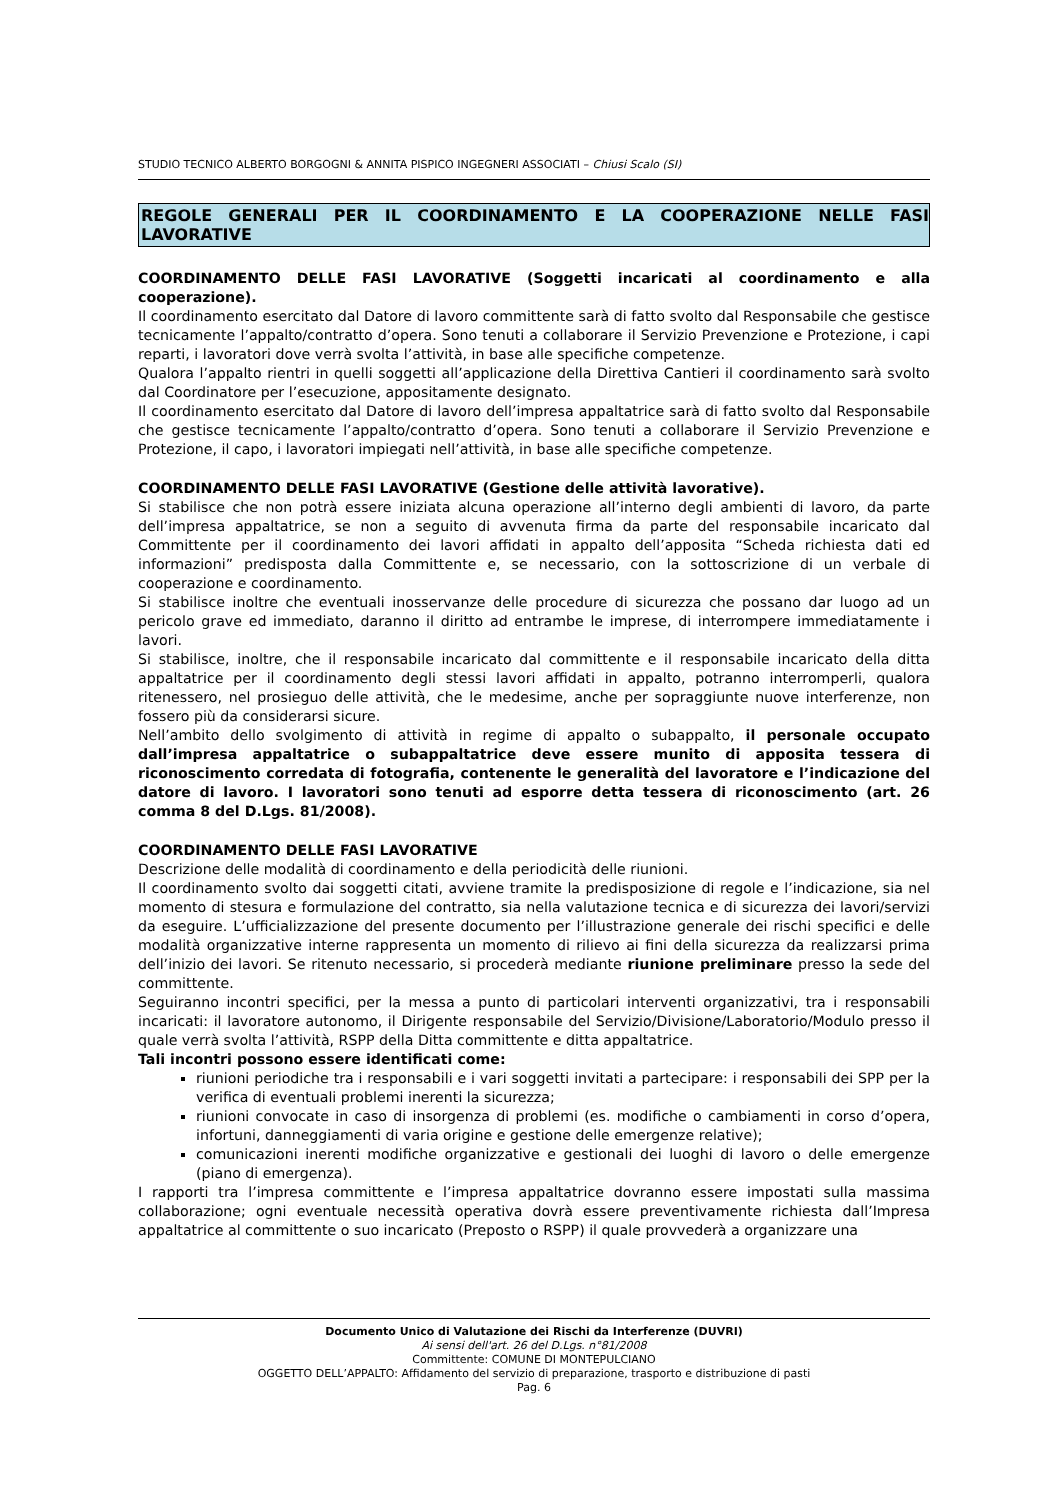STUDIO TECNICO ALBERTO BORGOGNI & ANNITA PISPICO INGEGNERI ASSOCIATI – Chiusi Scalo (SI)
REGOLE GENERALI PER IL COORDINAMENTO E LA COOPERAZIONE NELLE FASI LAVORATIVE
COORDINAMENTO DELLE FASI LAVORATIVE (Soggetti incaricati al coordinamento e alla cooperazione).
Il coordinamento esercitato dal Datore di lavoro committente sarà di fatto svolto dal Responsabile che gestisce tecnicamente l’appalto/contratto d’opera. Sono tenuti a collaborare il Servizio Prevenzione e Protezione, i capi reparti, i lavoratori dove verrà svolta l’attività, in base alle specifiche competenze.
Qualora l’appalto rientri in quelli soggetti all’applicazione della Direttiva Cantieri il coordinamento sarà svolto dal Coordinatore per l’esecuzione, appositamente designato.
Il coordinamento esercitato dal Datore di lavoro dell’impresa appaltatrice sarà di fatto svolto dal Responsabile che gestisce tecnicamente l’appalto/contratto d’opera. Sono tenuti a collaborare il Servizio Prevenzione e Protezione, il capo, i lavoratori impiegati nell’attività, in base alle specifiche competenze.
COORDINAMENTO DELLE FASI LAVORATIVE (Gestione delle attività lavorative).
Si stabilisce che non potrà essere iniziata alcuna operazione all’interno degli ambienti di lavoro, da parte dell’impresa appaltatrice, se non a seguito di avvenuta firma da parte del responsabile incaricato dal Committente per il coordinamento dei lavori affidati in appalto dell’apposita “Scheda richiesta dati ed informazioni” predisposta dalla Committente e, se necessario, con la sottoscrizione di un verbale di cooperazione e coordinamento.
Si stabilisce inoltre che eventuali inosservanze delle procedure di sicurezza che possano dar luogo ad un pericolo grave ed immediato, daranno il diritto ad entrambe le imprese, di interrompere immediatamente i lavori.
Si stabilisce, inoltre, che il responsabile incaricato dal committente e il responsabile incaricato della ditta appaltatrice per il coordinamento degli stessi lavori affidati in appalto, potranno interromperli, qualora ritenessero, nel prosieguo delle attività, che le medesime, anche per sopraggiunte nuove interferenze, non fossero più da considerarsi sicure.
Nell’ambito dello svolgimento di attività in regime di appalto o subappalto, il personale occupato dall’impresa appaltatrice o subappaltatrice deve essere munito di apposita tessera di riconoscimento corredata di fotografia, contenente le generalità del lavoratore e l’indicazione del datore di lavoro. I lavoratori sono tenuti ad esporre detta tessera di riconoscimento (art. 26 comma 8 del D.Lgs. 81/2008).
COORDINAMENTO DELLE FASI LAVORATIVE
Descrizione delle modalità di coordinamento e della periodicità delle riunioni.
Il coordinamento svolto dai soggetti citati, avviene tramite la predisposizione di regole e l’indicazione, sia nel momento di stesura e formulazione del contratto, sia nella valutazione tecnica e di sicurezza dei lavori/servizi da eseguire. L’ufficializzazione del presente documento per l’illustrazione generale dei rischi specifici e delle modalità organizzative interne rappresenta un momento di rilievo ai fini della sicurezza da realizzarsi prima dell’inizio dei lavori. Se ritenuto necessario, si procederà mediante riunione preliminare presso la sede del committente.
Seguiranno incontri specifici, per la messa a punto di particolari interventi organizzativi, tra i responsabili incaricati: il lavoratore autonomo, il Dirigente responsabile del Servizio/Divisione/Laboratorio/Modulo presso il quale verrà svolta l’attività, RSPP della Ditta committente e ditta appaltatrice.
Tali incontri possono essere identificati come:
riunioni periodiche tra i responsabili e i vari soggetti invitati a partecipare: i responsabili dei SPP per la verifica di eventuali problemi inerenti la sicurezza;
riunioni convocate in caso di insorgenza di problemi (es. modifiche o cambiamenti in corso d’opera, infortuni, danneggiamenti di varia origine e gestione delle emergenze relative);
comunicazioni inerenti modifiche organizzative e gestionali dei luoghi di lavoro o delle emergenze (piano di emergenza).
I rapporti tra l’impresa committente e l’impresa appaltatrice dovranno essere impostati sulla massima collaborazione; ogni eventuale necessità operativa dovrà essere preventivamente richiesta dall’Impresa appaltatrice al committente o suo incaricato (Preposto o RSPP) il quale provvederà a organizzare una
Documento Unico di Valutazione dei Rischi da Interferenze (DUVRI)
Ai sensi dell'art. 26 del D.Lgs. n°81/2008
Committente: COMUNE DI MONTEPULCIANO
OGGETTO DELL’APPALTO: Affidamento del servizio di preparazione, trasporto e distribuzione di pasti
Pag. 6